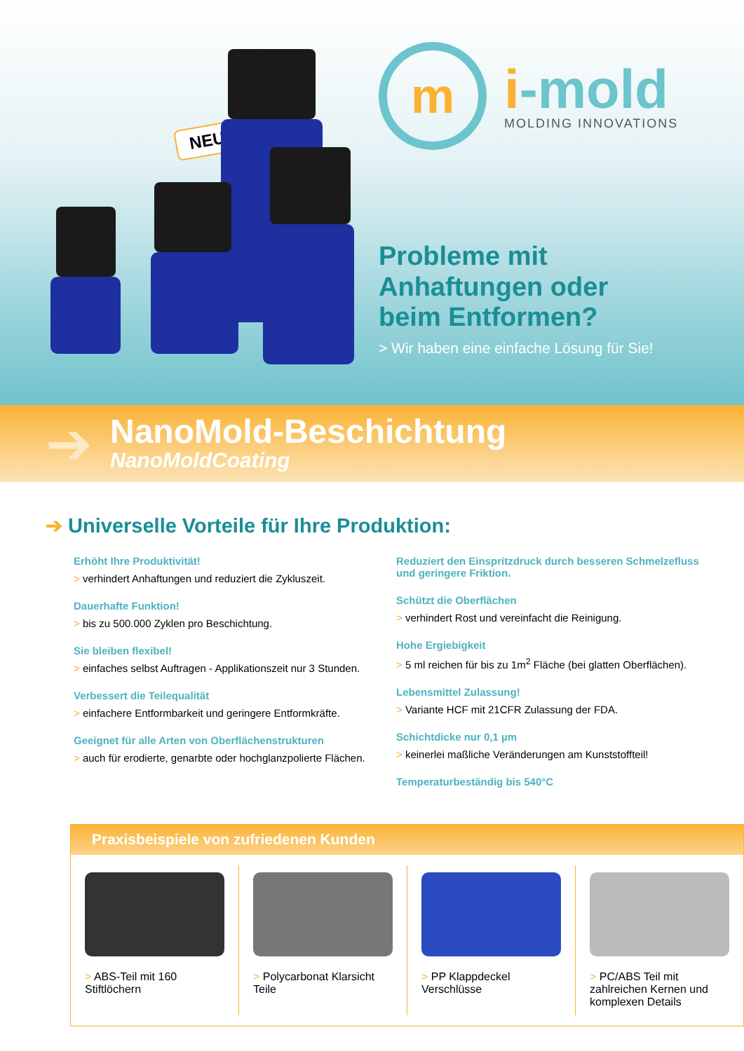NEU!
m
i-mold
MOLDING INNOVATIONS
Probleme mit
Anhaftungen oder
beim Entformen?
> Wir haben eine einfache Lösung für Sie!
➔
NanoMold-Beschichtung
NanoMoldCoating
➔ Universelle Vorteile für Ihre Produktion:
Erhöht Ihre Produktivität!
> verhindert Anhaftungen und reduziert die Zykluszeit.
Dauerhafte Funktion!
> bis zu 500.000 Zyklen pro Beschichtung.
Sie bleiben flexibel!
> einfaches selbst Auftragen - Applikationszeit nur 3 Stunden.
Verbessert die Teilequalität
> einfachere Entformbarkeit und geringere Entformkräfte.
Geeignet für alle Arten von Oberflächenstrukturen
> auch für erodierte, genarbte oder hochglanzpolierte Flächen.
Reduziert den Einspritzdruck durch besseren Schmelzefluss und geringere Friktion.
Schützt die Oberflächen
> verhindert Rost und vereinfacht die Reinigung.
Hohe Ergiebigkeit
> 5 ml reichen für bis zu 1m<sup>2</sup> Fläche (bei glatten Oberflächen).
Lebensmittel Zulassung!
> Variante HCF mit 21CFR Zulassung der FDA.
Schichtdicke nur 0,1 µm
> keinerlei maßliche Veränderungen am Kunststoffteil!
Temperaturbeständig bis 540°C
Praxisbeispiele von zufriedenen Kunden
> ABS-Teil mit 160 Stiftlöchern
> Polycarbonat Klarsicht Teile > PP Klappdeckel Verschlüsse > PC/ABS Teil mit zahlreichen Kernen und komplexen Details